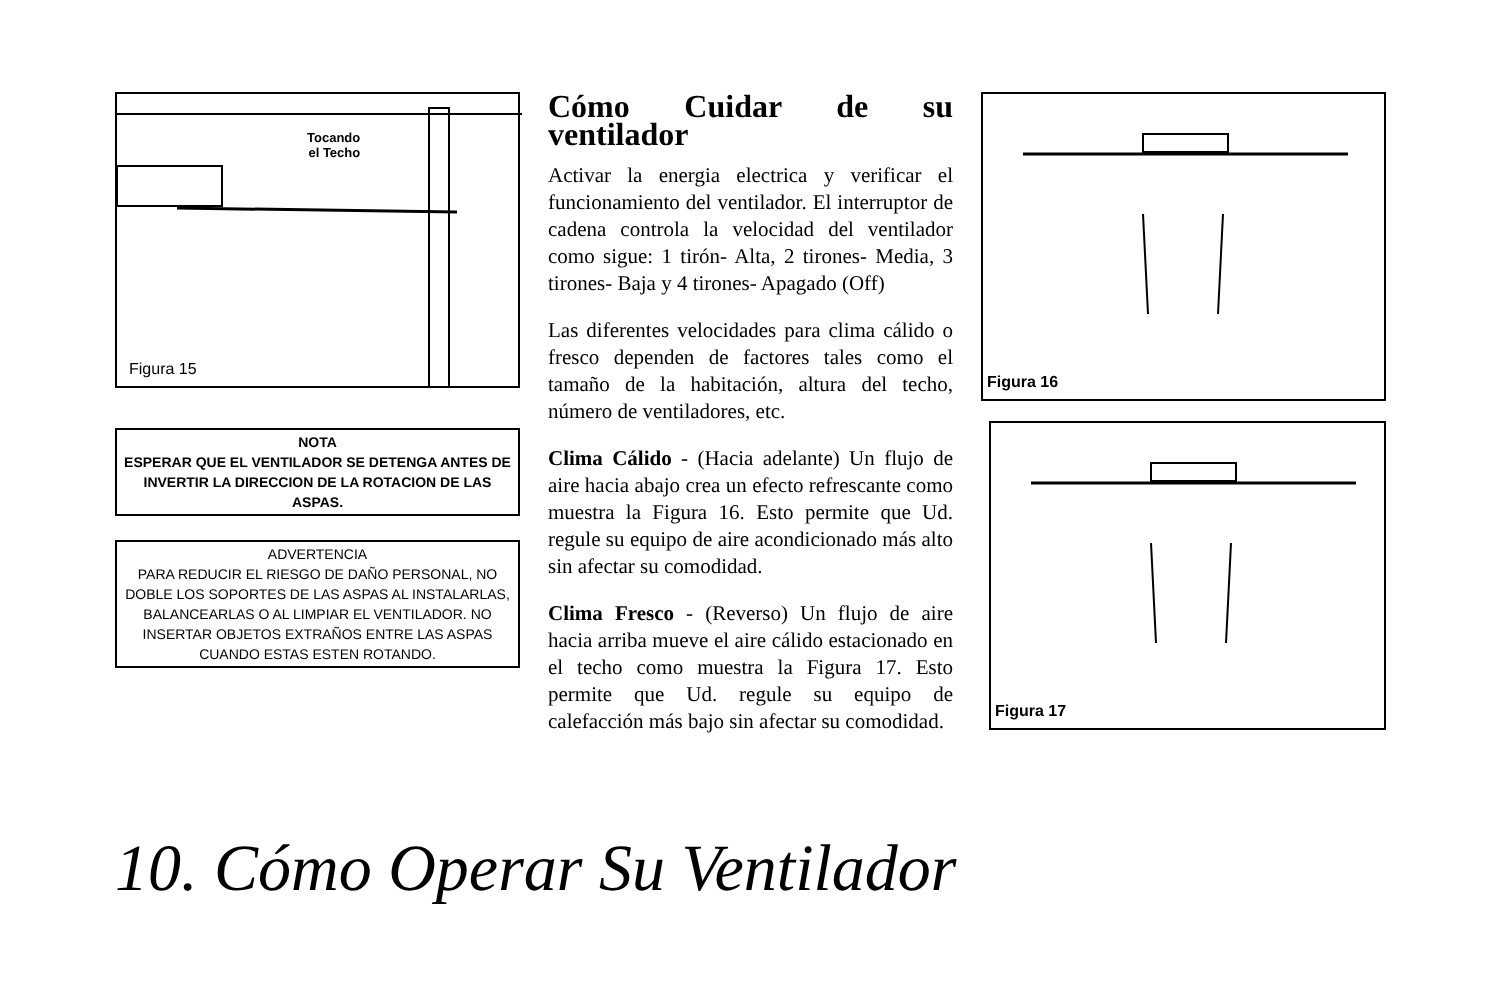Tocando
el Techo
Figura 15
NOTA
ESPERAR QUE EL VENTILADOR SE DETENGA ANTES DE INVERTIR LA DIRECCION DE LA ROTACION DE LAS ASPAS.
ADVERTENCIA
PARA REDUCIR EL RIESGO DE DAÑO PERSONAL, NO DOBLE LOS SOPORTES DE LAS ASPAS AL INSTALARLAS, BALANCEARLAS O AL LIMPIAR EL VENTILADOR. NO INSERTAR OBJETOS EXTRAÑOS ENTRE LAS ASPAS CUANDO ESTAS ESTEN ROTANDO.
Cómo Cuidar de su ventilador
Activar la energia electrica y verificar el funcionamiento del ventilador. El interruptor de cadena controla la velocidad del ventilador como sigue: 1 tirón- Alta, 2 tirones- Media, 3 tirones- Baja y 4 tirones- Apagado (Off)
Las diferentes velocidades para clima cálido o fresco dependen de factores tales como el tamaño de la habitación, altura del techo, número de ventiladores, etc.
Clima Cálido - (Hacia adelante) Un flujo de aire hacia abajo crea un efecto refrescante como muestra la Figura 16. Esto permite que Ud. regule su equipo de aire acondicionado más alto sin afectar su comodidad.
Clima Fresco - (Reverso) Un flujo de aire hacia arriba mueve el aire cálido estacionado en el techo como muestra la Figura 17. Esto permite que Ud. regule su equipo de calefacción más bajo sin afectar su comodidad.
Figura 16
Figura 17
10. Cómo Operar Su Ventilador